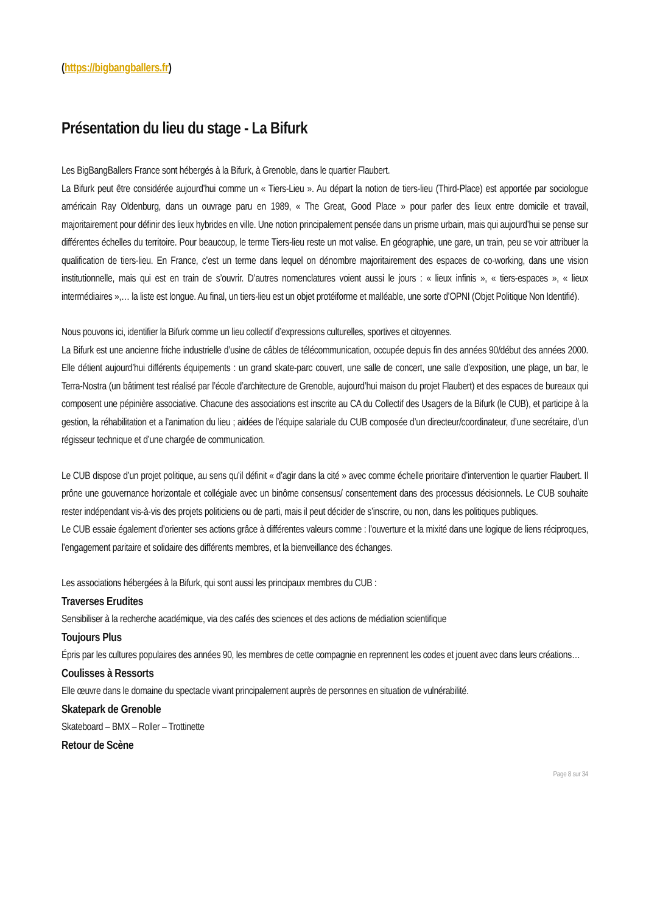(https://bigbangballers.fr)
Présentation du lieu du stage - La Bifurk
Les BigBangBallers France sont hébergés à la Bifurk, à Grenoble, dans le quartier Flaubert.
La Bifurk peut être considérée aujourd’hui comme un « Tiers-Lieu ». Au départ la notion de tiers-lieu (Third-Place) est apportée par sociologue américain Ray Oldenburg, dans un ouvrage paru en 1989, « The Great, Good Place » pour parler des lieux entre domicile et travail, majoritairement pour définir des lieux hybrides en ville. Une notion principalement pensée dans un prisme urbain, mais qui aujourd’hui se pense sur différentes échelles du territoire. Pour beaucoup, le terme Tiers-lieu reste un mot valise. En géographie, une gare, un train, peu se voir attribuer la qualification de tiers-lieu. En France, c’est un terme dans lequel on dénombre majoritairement des espaces de co-working, dans une vision institutionnelle, mais qui est en train de s’ouvrir. D’autres nomenclatures voient aussi le jours : « lieux infinis », « tiers-espaces », « lieux intermédiaires »,… la liste est longue. Au final, un tiers-lieu est un objet protéiforme et malléable, une sorte d’OPNI (Objet Politique Non Identifié).
Nous pouvons ici, identifier la Bifurk comme un lieu collectif d’expressions culturelles, sportives et citoyennes.
La Bifurk est une ancienne friche industrielle d’usine de câbles de télécommunication, occupée depuis fin des années 90/début des années 2000. Elle détient aujourd’hui différents équipements : un grand skate-parc couvert, une salle de concert, une salle d’exposition, une plage, un bar, le Terra-Nostra (un bâtiment test réalisé par l’école d’architecture de Grenoble, aujourd’hui maison du projet Flaubert) et des espaces de bureaux qui composent une pépinière associative. Chacune des associations est inscrite au CA du Collectif des Usagers de la Bifurk (le CUB), et participe à la gestion, la réhabilitation et a l’animation du lieu ; aidées de l’équipe salariale du CUB composée d’un directeur/coordinateur, d’une secrétaire, d’un régisseur technique et d’une chargée de communication.
Le CUB dispose d’un projet politique, au sens qu’il définit « d’agir dans la cité » avec comme échelle prioritaire d’intervention le quartier Flaubert. Il prône une gouvernance horizontale et collégiale avec un binôme consensus/ consentement dans des processus décisionnels. Le CUB souhaite rester indépendant vis-à-vis des projets politiciens ou de parti, mais il peut décider de s’inscrire, ou non, dans les politiques publiques.
Le CUB essaie également d’orienter ses actions grâce à différentes valeurs comme : l’ouverture et la mixité dans une logique de liens réciproques, l’engagement paritaire et solidaire des différents membres, et la bienveillance des échanges.
Les associations hébergées à la Bifurk, qui sont aussi les principaux membres du CUB :
Traverses Erudites
Sensibiliser à la recherche académique, via des cafés des sciences et des actions de médiation scientifique
Toujours Plus
Épris par les cultures populaires des années 90, les membres de cette compagnie en reprennent les codes et jouent avec dans leurs créations…
Coulisses à Ressorts
Elle œuvre dans le domaine du spectacle vivant principalement auprès de personnes en situation de vulnérabilité.
Skatepark de Grenoble
Skateboard – BMX – Roller – Trottinette
Retour de Scène
Page 8 sur 34